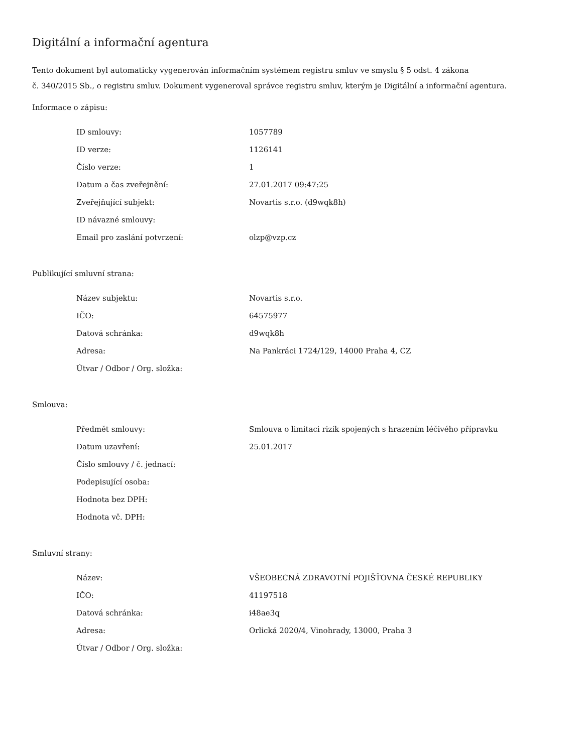Digitální a informační agentura
Tento dokument byl automaticky vygenerován informačním systémem registru smluv ve smyslu § 5 odst. 4 zákona
č. 340/2015 Sb., o registru smluv. Dokument vygeneroval správce registru smluv, kterým je Digitální a informační agentura.
Informace o zápisu:
| ID smlouvy: | 1057789 |
| ID verze: | 1126141 |
| Číslo verze: | 1 |
| Datum a čas zveřejnění: | 27.01.2017 09:47:25 |
| Zveřejňující subjekt: | Novartis s.r.o. (d9wqk8h) |
| ID návazné smlouvy: | |
| Email pro zaslání potvrzení: | olzp@vzp.cz |
Publikující smluvní strana:
| Název subjektu: | Novartis s.r.o. |
| IČO: | 64575977 |
| Datová schránka: | d9wqk8h |
| Adresa: | Na Pankráci 1724/129, 14000 Praha 4, CZ |
| Útvar / Odbor / Org. složka: | |
Smlouva:
| Předmět smlouvy: | Smlouva o limitaci rizik spojených s hrazením léčivého přípravku |
| Datum uzavření: | 25.01.2017 |
| Číslo smlouvy / č. jednací: | |
| Podepisující osoba: | |
| Hodnota bez DPH: | |
| Hodnota vč. DPH: | |
Smluvní strany:
| Název: | VŠEOBECNÁ ZDRAVOTNÍ POJIŠŤOVNA ČESKÉ REPUBLIKY |
| IČO: | 41197518 |
| Datová schránka: | i48ae3q |
| Adresa: | Orlická 2020/4, Vinohrady, 13000, Praha 3 |
| Útvar / Odbor / Org. složka: | |